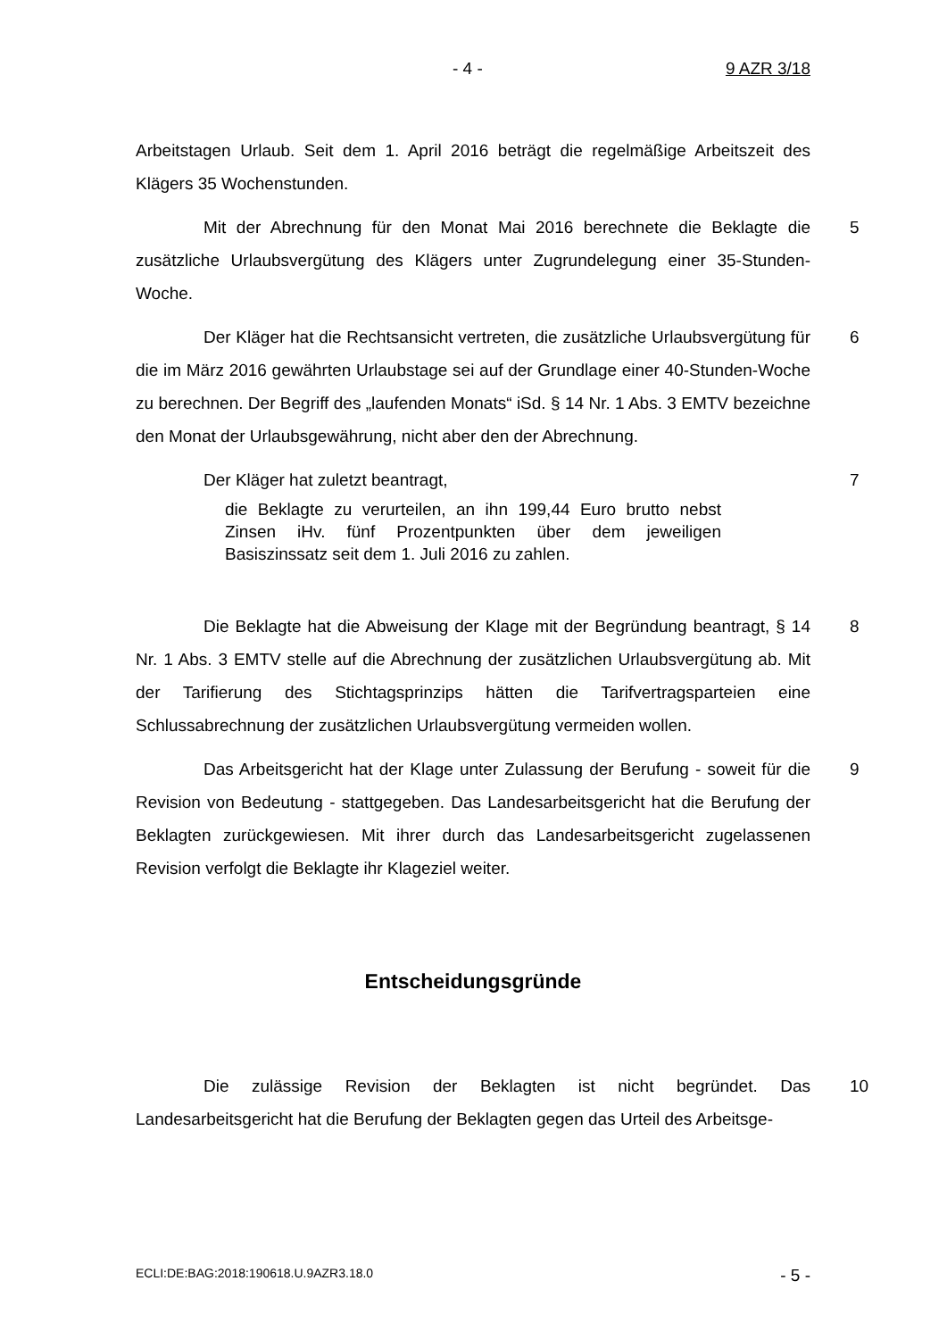- 4 - 9 AZR 3/18
Arbeitstagen Urlaub. Seit dem 1. April 2016 beträgt die regelmäßige Arbeitszeit des Klägers 35 Wochenstunden.
Mit der Abrechnung für den Monat Mai 2016 berechnete die Beklagte die zusätzliche Urlaubsvergütung des Klägers unter Zugrundelegung einer 35-Stunden-Woche. 5
Der Kläger hat die Rechtsansicht vertreten, die zusätzliche Urlaubsvergütung für die im März 2016 gewährten Urlaubstage sei auf der Grundlage einer 40-Stunden-Woche zu berechnen. Der Begriff des „laufenden Monats“ iSd. § 14 Nr. 1 Abs. 3 EMTV bezeichne den Monat der Urlaubsgewährung, nicht aber den der Abrechnung. 6
Der Kläger hat zuletzt beantragt, 7
die Beklagte zu verurteilen, an ihn 199,44 Euro brutto nebst Zinsen iHv. fünf Prozentpunkten über dem jeweiligen Basiszinssatz seit dem 1. Juli 2016 zu zahlen.
Die Beklagte hat die Abweisung der Klage mit der Begründung beantragt, § 14 Nr. 1 Abs. 3 EMTV stelle auf die Abrechnung der zusätzlichen Urlaubsvergütung ab. Mit der Tarifierung des Stichtagsprinzips hätten die Tarifvertragsparteien eine Schlussabrechnung der zusätzlichen Urlaubsvergütung vermeiden wollen. 8
Das Arbeitsgericht hat der Klage unter Zulassung der Berufung - soweit für die Revision von Bedeutung - stattgegeben. Das Landesarbeitsgericht hat die Berufung der Beklagten zurückgewiesen. Mit ihrer durch das Landesarbeitsgericht zugelassenen Revision verfolgt die Beklagte ihr Klageziel weiter. 9
Entscheidungsgründe
Die zulässige Revision der Beklagten ist nicht begründet. Das Landesarbeitsgericht hat die Berufung der Beklagten gegen das Urteil des Arbeitsge- 10
ECLI:DE:BAG:2018:190618.U.9AZR3.18.0 - 5 -